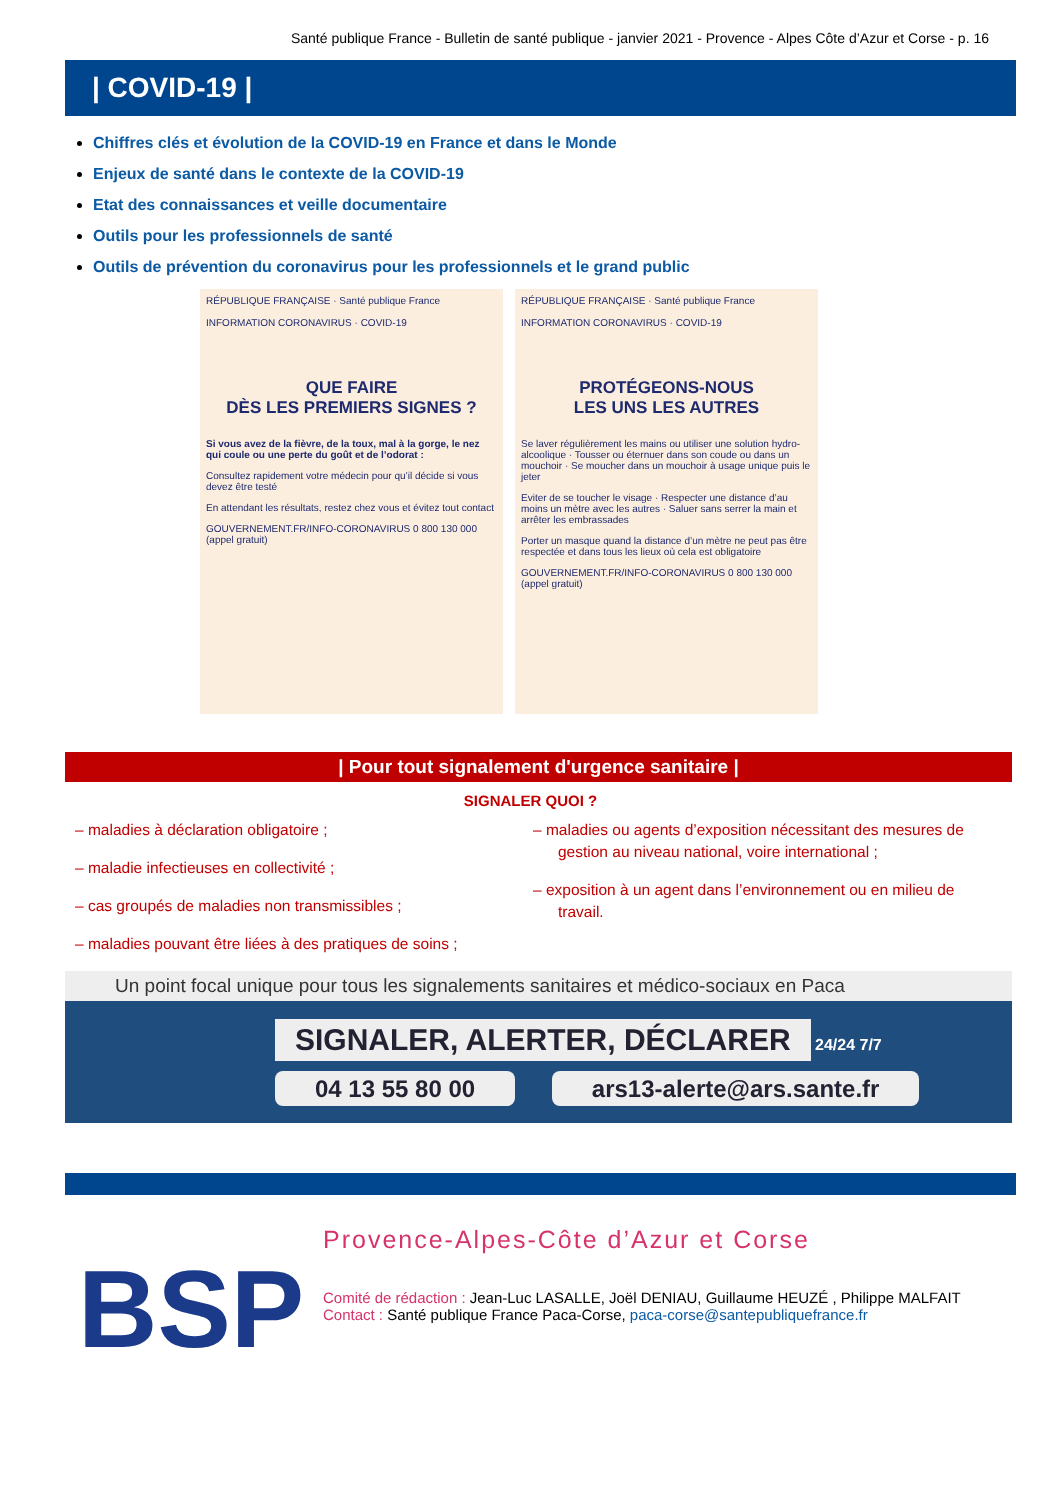Santé publique France - Bulletin de santé publique - janvier 2021 - Provence - Alpes Côte d’Azur et Corse - p. 16
| COVID-19 |
Chiffres clés et évolution de la COVID-19 en France et dans le Monde
Enjeux de santé dans le contexte de la COVID-19
Etat des connaissances et veille documentaire
Outils pour les professionnels de santé
Outils de prévention du coronavirus pour les professionnels et le grand public
RÉPUBLIQUE FRANÇAISE · Santé publique France
INFORMATION CORONAVIRUS · COVID-19
QUE FAIRE
DÈS LES PREMIERS SIGNES ?
Si vous avez de la fièvre, de la toux, mal à la gorge, le nez qui coule ou une perte du goût et de l’odorat :
Consultez rapidement votre médecin pour qu’il décide si vous devez être testé
En attendant les résultats, restez chez vous et évitez tout contact
GOUVERNEMENT.FR/INFO-CORONAVIRUS 0 800 130 000 (appel gratuit)
RÉPUBLIQUE FRANÇAISE · Santé publique France
INFORMATION CORONAVIRUS · COVID-19
PROTÉGEONS-NOUS
LES UNS LES AUTRES
Se laver régulièrement les mains ou utiliser une solution hydro-alcoolique · Tousser ou éternuer dans son coude ou dans un mouchoir · Se moucher dans un mouchoir à usage unique puis le jeter
Eviter de se toucher le visage · Respecter une distance d’au moins un mètre avec les autres · Saluer sans serrer la main et arrêter les embrassades
Porter un masque quand la distance d’un mètre ne peut pas être respectée et dans tous les lieux où cela est obligatoire
GOUVERNEMENT.FR/INFO-CORONAVIRUS 0 800 130 000 (appel gratuit)
| Pour tout signalement d'urgence sanitaire |
SIGNALER QUOI ?
– maladies à déclaration obligatoire ;
– maladie infectieuses en collectivité ;
– cas groupés de maladies non transmissibles ;
– maladies pouvant être liées à des pratiques de soins ;
– maladies ou agents d’exposition nécessitant des mesures de gestion au niveau national, voire international ;
– exposition à un agent dans l’environnement ou en milieu de travail.
Un point focal unique pour tous les signalements sanitaires et médico-sociaux en Paca
SIGNALER, ALERTER, DÉCLARER
24/24 7/7
04 13 55 80 00 ars13-alerte@ars.sante.fr
BSP
Provence-Alpes-Côte d’Azur et Corse
Comité de rédaction : Jean-Luc LASALLE, Joël DENIAU, Guillaume HEUZÉ , Philippe MALFAIT
Contact : Santé publique France Paca-Corse, paca-corse@santepubliquefrance.fr